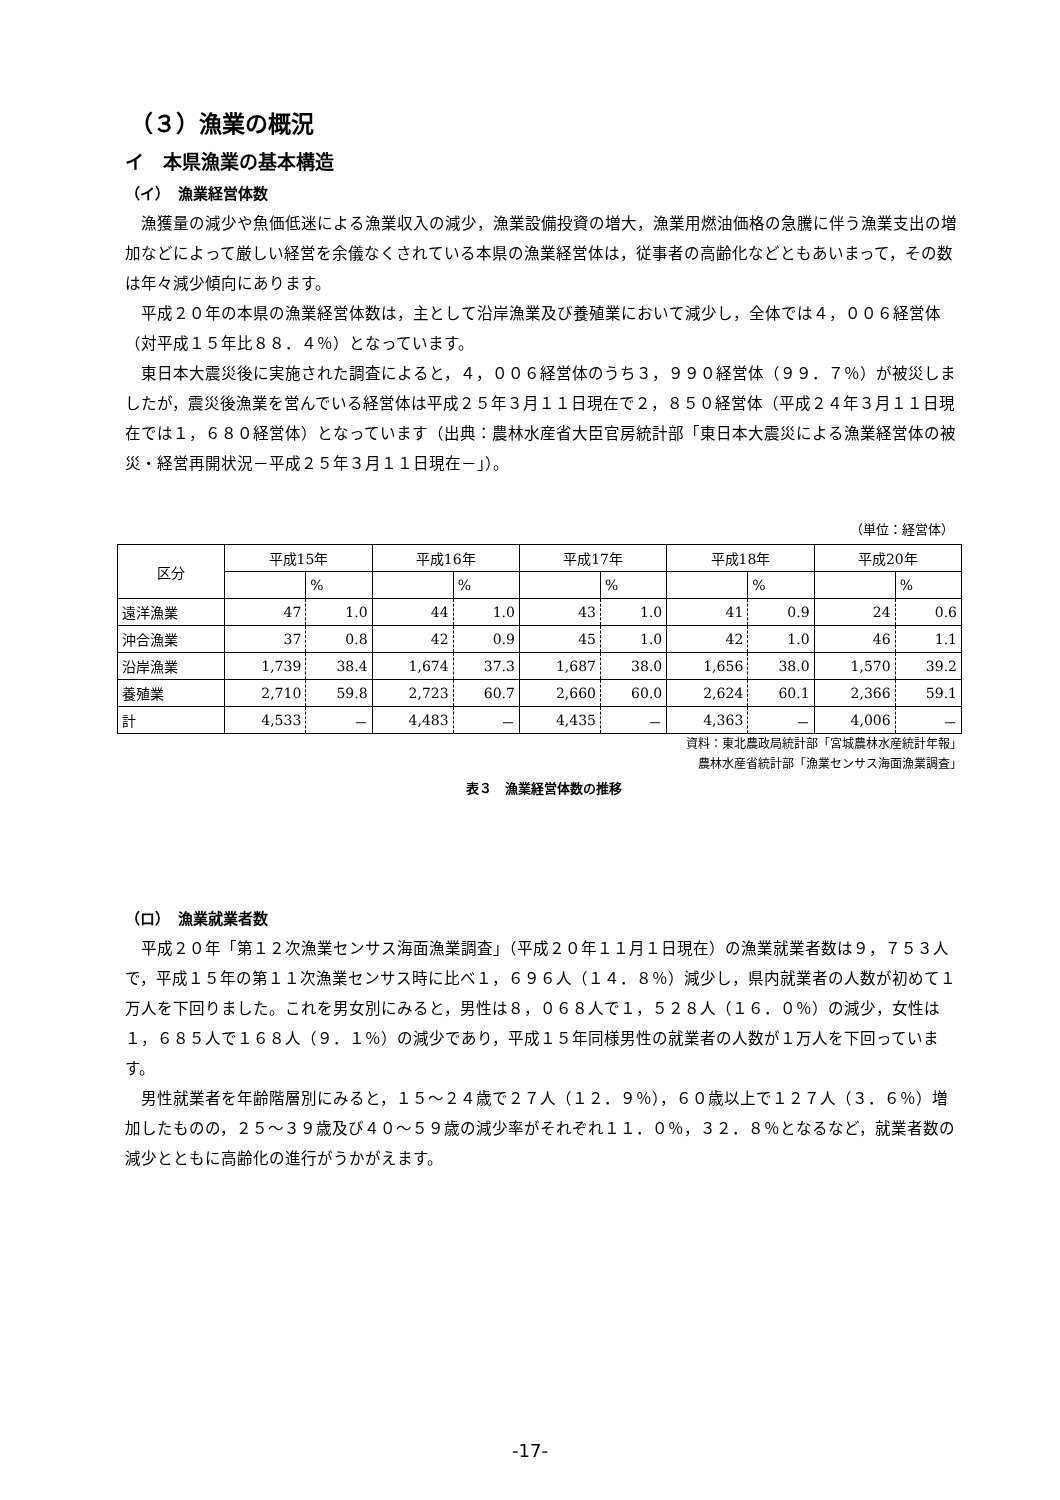（３）漁業の概況
イ　本県漁業の基本構造
（イ）　漁業経営体数
漁獲量の減少や魚価低迷による漁業収入の減少，漁業設備投資の増大，漁業用燃油価格の急騰に伴う漁業支出の増加などによって厳しい経営を余儀なくされている本県の漁業経営体は，従事者の高齢化などともあいまって，その数は年々減少傾向にあります。
平成２０年の本県の漁業経営体数は，主として沿岸漁業及び養殖業において減少し，全体では４，００６経営体（対平成１５年比８８．４％）となっています。
東日本大震災後に実施された調査によると，４，００６経営体のうち３，９９０経営体（９９．７％）が被災しましたが，震災後漁業を営んでいる経営体は平成２５年３月１１日現在で２，８５０経営体（平成２４年３月１１日現在では１，６８０経営体）となっています（出典：農林水産省大臣官房統計部「東日本大震災による漁業経営体の被災・経営再開状況－平成２５年３月１１日現在－」）。
（単位：経営体）
| 区分 | 平成15年 | | 平成16年 | | 平成17年 | | 平成18年 | | 平成20年 | |
| --- | --- | --- | --- | --- | --- | --- | --- | --- | --- | --- |
| | | % | | % | | % | | % | | % |
| 遠洋漁業 | 47 | 1.0 | 44 | 1.0 | 43 | 1.0 | 41 | 0.9 | 24 | 0.6 |
| 沖合漁業 | 37 | 0.8 | 42 | 0.9 | 45 | 1.0 | 42 | 1.0 | 46 | 1.1 |
| 沿岸漁業 | 1,739 | 38.4 | 1,674 | 37.3 | 1,687 | 38.0 | 1,656 | 38.0 | 1,570 | 39.2 |
| 養殖業 | 2,710 | 59.8 | 2,723 | 60.7 | 2,660 | 60.0 | 2,624 | 60.1 | 2,366 | 59.1 |
| 計 | 4,533 | － | 4,483 | － | 4,435 | － | 4,363 | － | 4,006 | － |
資料：東北農政局統計部「宮城農林水産統計年報」
農林水産省統計部「漁業センサス海面漁業調査」
表３　漁業経営体数の推移
（ロ）　漁業就業者数
平成２０年「第１２次漁業センサス海面漁業調査」（平成２０年１１月１日現在）の漁業就業者数は９，７５３人で，平成１５年の第１１次漁業センサス時に比べ１，６９６人（１４．８％）減少し，県内就業者の人数が初めて１万人を下回りました。これを男女別にみると，男性は８，０６８人で１，５２８人（１６．０％）の減少，女性は１，６８５人で１６８人（９．１％）の減少であり，平成１５年同様男性の就業者の人数が１万人を下回っています。
男性就業者を年齢階層別にみると，１５～２４歳で２７人（１２．９％），６０歳以上で１２７人（３．６％）増加したものの，２５～３９歳及び４０～５９歳の減少率がそれぞれ１１．０％，３２．８％となるなど，就業者数の減少とともに高齢化の進行がうかがえます。
-17-